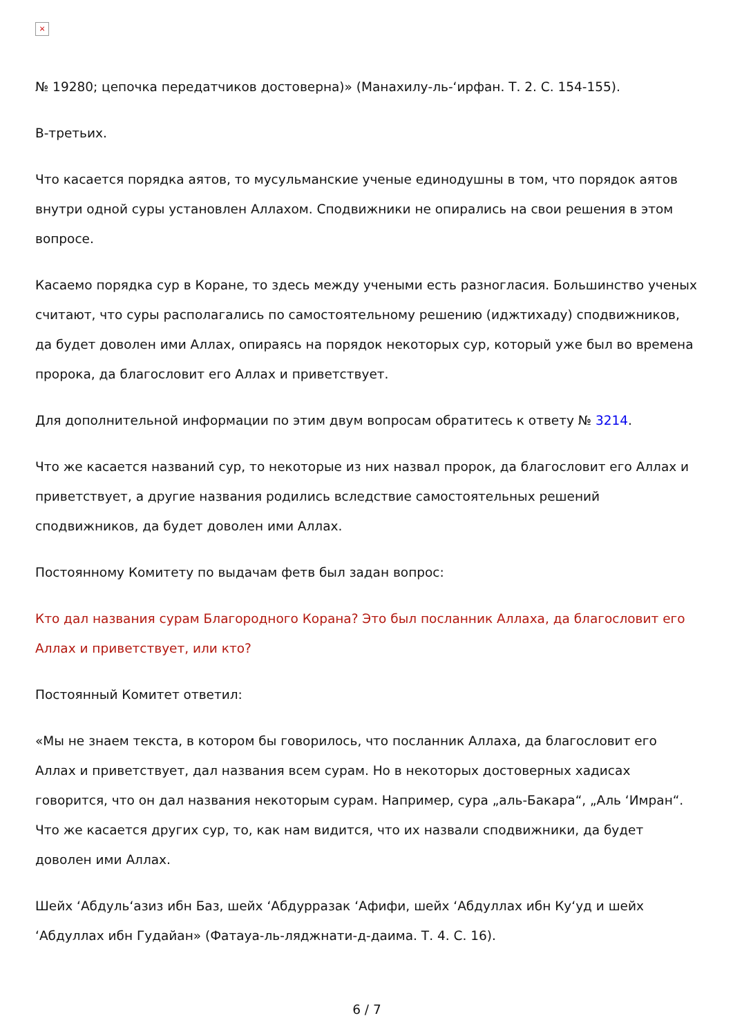×
№ 19280; цепочка передатчиков достоверна)» (Манахилу-ль-‘ирфан. Т. 2. С. 154-155).
В-третьих.
Что касается порядка аятов, то мусульманские ученые единодушны в том, что порядок аятов внутри одной суры установлен Аллахом. Сподвижники не опирались на свои решения в этом вопросе.
Касаемо порядка сур в Коране, то здесь между учеными есть разногласия. Большинство ученых считают, что суры располагались по самостоятельному решению (иджтиxаду) сподвижников, да будет доволен ими Аллах, опираясь на порядок некоторых сур, который уже был во времена пророка, да благословит его Аллах и приветствует.
Для дополнительной информации по этим двум вопросам обратитесь к ответу № 3214.
Что же касается названий сур, то некоторые из них назвал пророк, да благословит его Аллах и приветствует, а другие названия родились вследствие самостоятельных решений сподвижников, да будет доволен ими Аллах.
Постоянному Комитету по выдачам фетв был задан вопрос:
Кто дал названия сурам Благородного Корана? Это был посланник Аллаха, да благословит его Аллах и приветствует, или кто?
Постоянный Комитет ответил:
«Мы не знаем текста, в котором бы говорилось, что посланник Аллаха, да благословит его Аллах и приветствует, дал названия всем сурам. Но в некоторых достоверных хадисах говорится, что он дал названия некоторым сурам. Например, сура „аль-Бакара“, „Аль ‘Имран“. Что же касается других сур, то, как нам видится, что их назвали сподвижники, да будет доволен ими Аллах.
Шейх ‘Абдуль‘азиз ибн Баз, шейх ‘Абдурразак ‘Афифи, шейх ‘Абдуллах ибн Ку‘уд и шейх ‘Абдуллах ибн Гудайан» (Фатауа-ль-ляджнати-д-даима. Т. 4. С. 16).
6 / 7